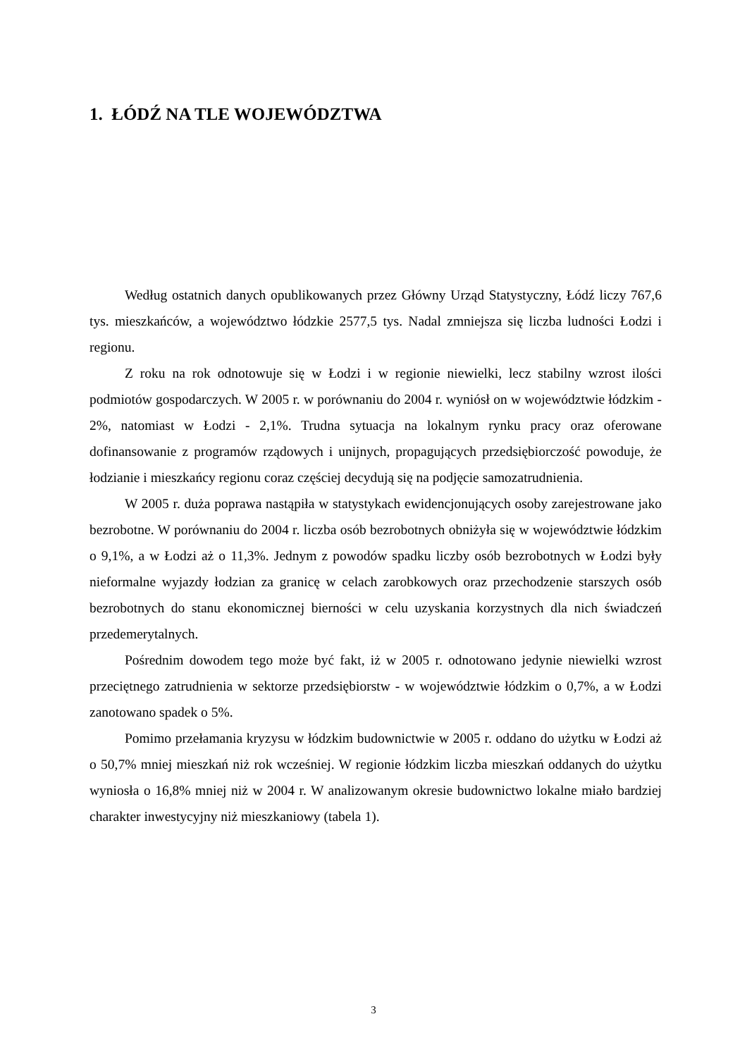1. ŁÓDŹ NA TLE WOJEWÓDZTWA
Według ostatnich danych opublikowanych przez Główny Urząd Statystyczny, Łódź liczy 767,6 tys. mieszkańców, a województwo łódzkie 2577,5 tys. Nadal zmniejsza się liczba ludności Łodzi i regionu.
Z roku na rok odnotowuje się w Łodzi i w regionie niewielki, lecz stabilny wzrost ilości podmiotów gospodarczych. W 2005 r. w porównaniu do 2004 r. wyniósł on w województwie łódzkim - 2%, natomiast w Łodzi - 2,1%. Trudna sytuacja na lokalnym rynku pracy oraz oferowane dofinansowanie z programów rządowych i unijnych, propagujących przedsiębiorczość powoduje, że łodzianie i mieszkańcy regionu coraz częściej decydują się na podjęcie samozatrudnienia.
W 2005 r. duża poprawa nastąpiła w statystykach ewidencjonujących osoby zarejestrowane jako bezrobotne. W porównaniu do 2004 r. liczba osób bezrobotnych obniżyła się w województwie łódzkim o 9,1%, a w Łodzi aż o 11,3%. Jednym z powodów spadku liczby osób bezrobotnych w Łodzi były nieformalne wyjazdy łodzian za granicę w celach zarobkowych oraz przechodzenie starszych osób bezrobotnych do stanu ekonomicznej bierności w celu uzyskania korzystnych dla nich świadczeń przedemerytalnych.
Pośrednim dowodem tego może być fakt, iż w 2005 r. odnotowano jedynie niewielki wzrost przeciętnego zatrudnienia w sektorze przedsiębiorstw - w województwie łódzkim o 0,7%, a w Łodzi zanotowano spadek o 5%.
Pomimo przełamania kryzysu w łódzkim budownictwie w 2005 r. oddano do użytku w Łodzi aż o 50,7% mniej mieszkań niż rok wcześniej. W regionie łódzkim liczba mieszkań oddanych do użytku wyniosła o 16,8% mniej niż w 2004 r. W analizowanym okresie budownictwo lokalne miało bardziej charakter inwestycyjny niż mieszkaniowy (tabela 1).
3